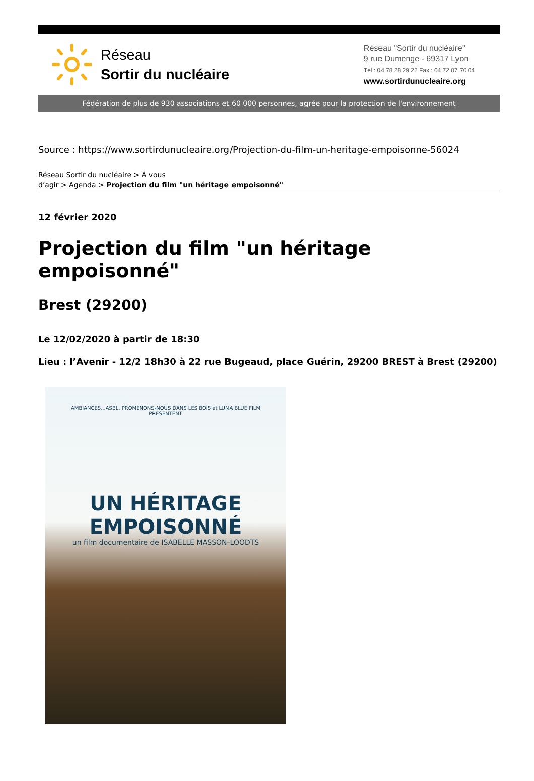Réseau
Sortir du nucléaire
Réseau "Sortir du nucléaire"
9 rue Dumenge - 69317 Lyon
Tél : 04 78 28 29 22 Fax : 04 72 07 70 04
www.sortirdunucleaire.org
Fédération de plus de 930 associations et 60 000 personnes, agrée pour la protection de l'environnement
Source : https://www.sortirdunucleaire.org/Projection-du-film-un-heritage-empoisonne-56024
Réseau Sortir du nucléaire > À vous
d’agir > Agenda > Projection du film "un héritage empoisonné"
12 février 2020
Projection du film "un héritage empoisonné"
Brest (29200)
Le 12/02/2020 à partir de 18:30
Lieu : l’Avenir - 12/2 18h30 à 22 rue Bugeaud, place Guérin, 29200 BREST à Brest (29200)
AMBIANCES...ASBL, PROMENONS-NOUS DANS LES BOIS et LUNA BLUE FILM
PRÉSENTENT
UN HÉRITAGE EMPOISONNÉ
un film documentaire de ISABELLE MASSON-LOODTS